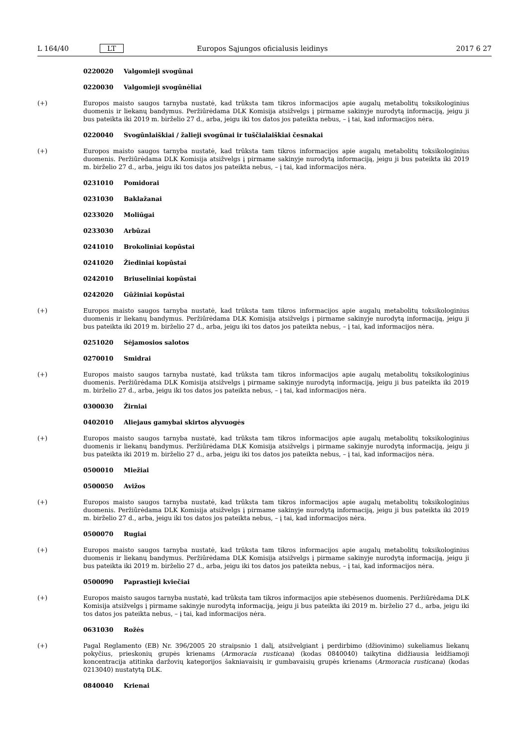L 164/40 LT Europos Sąjungos oficialusis leidinys 2017 6 27
0220020 Valgomieji svogūnai
0220030 Valgomieji svogūnėliai
(+) Europos maisto saugos tarnyba nustatė, kad trūksta tam tikros informacijos apie augalų metabolitų toksikologinius duomenis ir liekanų bandymus. Peržiūrėdama DLK Komisija atsižvelgs į pirmame sakinyje nurodytą informaciją, jeigu ji bus pateikta iki 2019 m. birželio 27 d., arba, jeigu iki tos datos jos pateikta nebus, – į tai, kad informacijos nėra.
0220040 Svogūnlaiškiai / žalieji svogūnai ir tuščialaiškiai česnakai
(+) Europos maisto saugos tarnyba nustatė, kad trūksta tam tikros informacijos apie augalų metabolitų toksikologinius duomenis. Peržiūrėdama DLK Komisija atsižvelgs į pirmame sakinyje nurodytą informaciją, jeigu ji bus pateikta iki 2019 m. birželio 27 d., arba, jeigu iki tos datos jos pateikta nebus, – į tai, kad informacijos nėra.
0231010 Pomidorai
0231030 Baklažanai
0233020 Moliūgai
0233030 Arbūzai
0241010 Brokoliniai kopūstai
0241020 Žiediniai kopūstai
0242010 Briuseliniai kopūstai
0242020 Gūžiniai kopūstai
(+) Europos maisto saugos tarnyba nustatė, kad trūksta tam tikros informacijos apie augalų metabolitų toksikologinius duomenis ir liekanų bandymus. Peržiūrėdama DLK Komisija atsižvelgs į pirmame sakinyje nurodytą informaciją, jeigu ji bus pateikta iki 2019 m. birželio 27 d., arba, jeigu iki tos datos jos pateikta nebus, – į tai, kad informacijos nėra.
0251020 Sėjamosios salotos
0270010 Smidrai
(+) Europos maisto saugos tarnyba nustatė, kad trūksta tam tikros informacijos apie augalų metabolitų toksikologinius duomenis. Peržiūrėdama DLK Komisija atsižvelgs į pirmame sakinyje nurodytą informaciją, jeigu ji bus pateikta iki 2019 m. birželio 27 d., arba, jeigu iki tos datos jos pateikta nebus, – į tai, kad informacijos nėra.
0300030 Žirniai
0402010 Aliejaus gamybai skirtos alyvuogės
(+) Europos maisto saugos tarnyba nustatė, kad trūksta tam tikros informacijos apie augalų metabolitų toksikologinius duomenis ir liekanų bandymus. Peržiūrėdama DLK Komisija atsižvelgs į pirmame sakinyje nurodytą informaciją, jeigu ji bus pateikta iki 2019 m. birželio 27 d., arba, jeigu iki tos datos jos pateikta nebus, – į tai, kad informacijos nėra.
0500010 Miežiai
0500050 Avižos
(+) Europos maisto saugos tarnyba nustatė, kad trūksta tam tikros informacijos apie augalų metabolitų toksikologinius duomenis. Peržiūrėdama DLK Komisija atsižvelgs į pirmame sakinyje nurodytą informaciją, jeigu ji bus pateikta iki 2019 m. birželio 27 d., arba, jeigu iki tos datos jos pateikta nebus, – į tai, kad informacijos nėra.
0500070 Rugiai
(+) Europos maisto saugos tarnyba nustatė, kad trūksta tam tikros informacijos apie augalų metabolitų toksikologinius duomenis ir liekanų bandymus. Peržiūrėdama DLK Komisija atsižvelgs į pirmame sakinyje nurodytą informaciją, jeigu ji bus pateikta iki 2019 m. birželio 27 d., arba, jeigu iki tos datos jos pateikta nebus, – į tai, kad informacijos nėra.
0500090 Paprastieji kviečiai
(+) Europos maisto saugos tarnyba nustatė, kad trūksta tam tikros informacijos apie stebėsenos duomenis. Peržiūrėdama DLK Komisija atsižvelgs į pirmame sakinyje nurodytą informaciją, jeigu ji bus pateikta iki 2019 m. birželio 27 d., arba, jeigu iki tos datos jos pateikta nebus, – į tai, kad informacijos nėra.
0631030 Rožės
(+) Pagal Reglamento (EB) Nr. 396/2005 20 straipsnio 1 dalį, atsižvelgiant į perdirbimo (džiovinimo) sukeliamus liekanų pokyčius, prieskonių grupės krienams (Armoracia rusticana) (kodas 0840040) taikytina didžiausia leidžiamoji koncentracija atitinka daržovių kategorijos šakniavaisių ir gumbavaisių grupės krienams (Armoracia rusticana) (kodas 0213040) nustatytą DLK.
0840040 Krienai